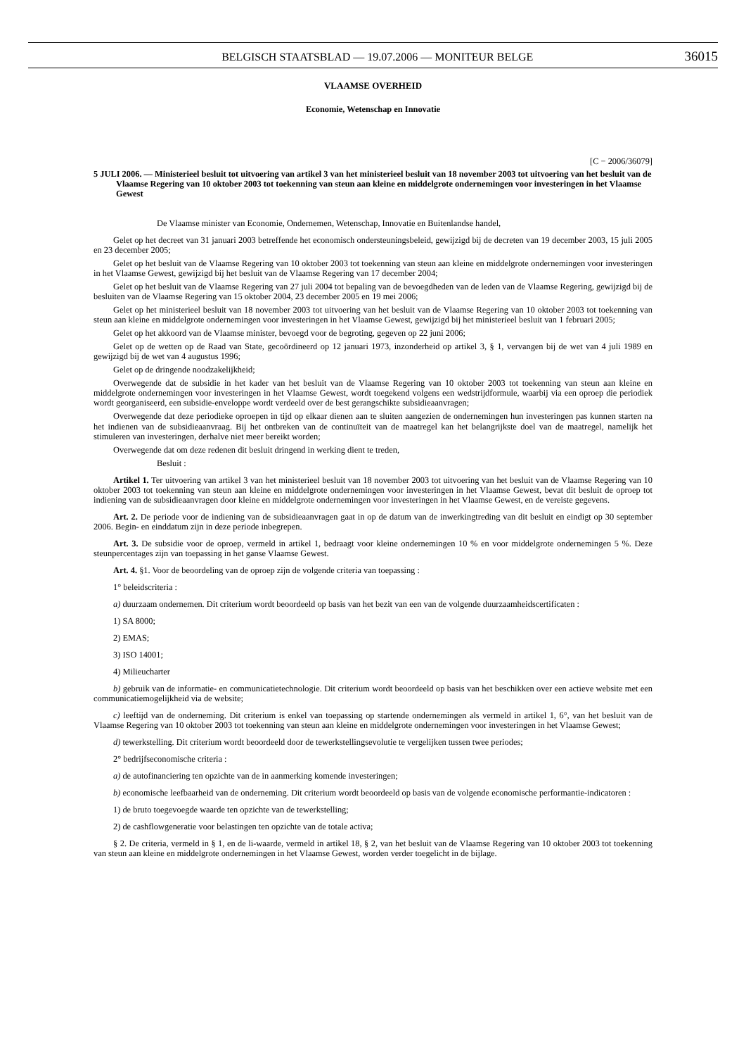BELGISCH STAATSBLAD — 19.07.2006 — MONITEUR BELGE 36015
VLAAMSE OVERHEID
Economie, Wetenschap en Innovatie
[C − 2006/36079]
5 JULI 2006. — Ministerieel besluit tot uitvoering van artikel 3 van het ministerieel besluit van 18 november 2003 tot uitvoering van het besluit van de Vlaamse Regering van 10 oktober 2003 tot toekenning van steun aan kleine en middelgrote ondernemingen voor investeringen in het Vlaamse Gewest
De Vlaamse minister van Economie, Ondernemen, Wetenschap, Innovatie en Buitenlandse handel,
Gelet op het decreet van 31 januari 2003 betreffende het economisch ondersteuningsbeleid, gewijzigd bij de decreten van 19 december 2003, 15 juli 2005 en 23 december 2005;
Gelet op het besluit van de Vlaamse Regering van 10 oktober 2003 tot toekenning van steun aan kleine en middelgrote ondernemingen voor investeringen in het Vlaamse Gewest, gewijzigd bij het besluit van de Vlaamse Regering van 17 december 2004;
Gelet op het besluit van de Vlaamse Regering van 27 juli 2004 tot bepaling van de bevoegdheden van de leden van de Vlaamse Regering, gewijzigd bij de besluiten van de Vlaamse Regering van 15 oktober 2004, 23 december 2005 en 19 mei 2006;
Gelet op het ministerieel besluit van 18 november 2003 tot uitvoering van het besluit van de Vlaamse Regering van 10 oktober 2003 tot toekenning van steun aan kleine en middelgrote ondernemingen voor investeringen in het Vlaamse Gewest, gewijzigd bij het ministerieel besluit van 1 februari 2005;
Gelet op het akkoord van de Vlaamse minister, bevoegd voor de begroting, gegeven op 22 juni 2006;
Gelet op de wetten op de Raad van State, gecoördineerd op 12 januari 1973, inzonderheid op artikel 3, § 1, vervangen bij de wet van 4 juli 1989 en gewijzigd bij de wet van 4 augustus 1996;
Gelet op de dringende noodzakelijkheid;
Overwegende dat de subsidie in het kader van het besluit van de Vlaamse Regering van 10 oktober 2003 tot toekenning van steun aan kleine en middelgrote ondernemingen voor investeringen in het Vlaamse Gewest, wordt toegekend volgens een wedstrijdformule, waarbij via een oproep die periodiek wordt georganiseerd, een subsidie-enveloppe wordt verdeeld over de best gerangschikte subsidieaanvragen;
Overwegende dat deze periodieke oproepen in tijd op elkaar dienen aan te sluiten aangezien de ondernemingen hun investeringen pas kunnen starten na het indienen van de subsidieaanvraag. Bij het ontbreken van de continuïteit van de maatregel kan het belangrijkste doel van de maatregel, namelijk het stimuleren van investeringen, derhalve niet meer bereikt worden;
Overwegende dat om deze redenen dit besluit dringend in werking dient te treden,
Besluit :
Artikel 1. Ter uitvoering van artikel 3 van het ministerieel besluit van 18 november 2003 tot uitvoering van het besluit van de Vlaamse Regering van 10 oktober 2003 tot toekenning van steun aan kleine en middelgrote ondernemingen voor investeringen in het Vlaamse Gewest, bevat dit besluit de oproep tot indiening van de subsidieaanvragen door kleine en middelgrote ondernemingen voor investeringen in het Vlaamse Gewest, en de vereiste gegevens.
Art. 2. De periode voor de indiening van de subsidieaanvragen gaat in op de datum van de inwerkingtreding van dit besluit en eindigt op 30 september 2006. Begin- en einddatum zijn in deze periode inbegrepen.
Art. 3. De subsidie voor de oproep, vermeld in artikel 1, bedraagt voor kleine ondernemingen 10 % en voor middelgrote ondernemingen 5 %. Deze steunpercentages zijn van toepassing in het ganse Vlaamse Gewest.
Art. 4. §1. Voor de beoordeling van de oproep zijn de volgende criteria van toepassing :
1° beleidscriteria :
a) duurzaam ondernemen. Dit criterium wordt beoordeeld op basis van het bezit van een van de volgende duurzaamheidscertificaten :
1) SA 8000;
2) EMAS;
3) ISO 14001;
4) Milieucharter
b) gebruik van de informatie- en communicatietechnologie. Dit criterium wordt beoordeeld op basis van het beschikken over een actieve website met een communicatiemogelijkheid via de website;
c) leeftijd van de onderneming. Dit criterium is enkel van toepassing op startende ondernemingen als vermeld in artikel 1, 6°, van het besluit van de Vlaamse Regering van 10 oktober 2003 tot toekenning van steun aan kleine en middelgrote ondernemingen voor investeringen in het Vlaamse Gewest;
d) tewerkstelling. Dit criterium wordt beoordeeld door de tewerkstellingsevolutie te vergelijken tussen twee periodes;
2° bedrijfseconomische criteria :
a) de autofinanciering ten opzichte van de in aanmerking komende investeringen;
b) economische leefbaarheid van de onderneming. Dit criterium wordt beoordeeld op basis van de volgende economische performantie-indicatoren :
1) de bruto toegevoegde waarde ten opzichte van de tewerkstelling;
2) de cashflowgeneratie voor belastingen ten opzichte van de totale activa;
§ 2. De criteria, vermeld in § 1, en de li-waarde, vermeld in artikel 18, § 2, van het besluit van de Vlaamse Regering van 10 oktober 2003 tot toekenning van steun aan kleine en middelgrote ondernemingen in het Vlaamse Gewest, worden verder toegelicht in de bijlage.